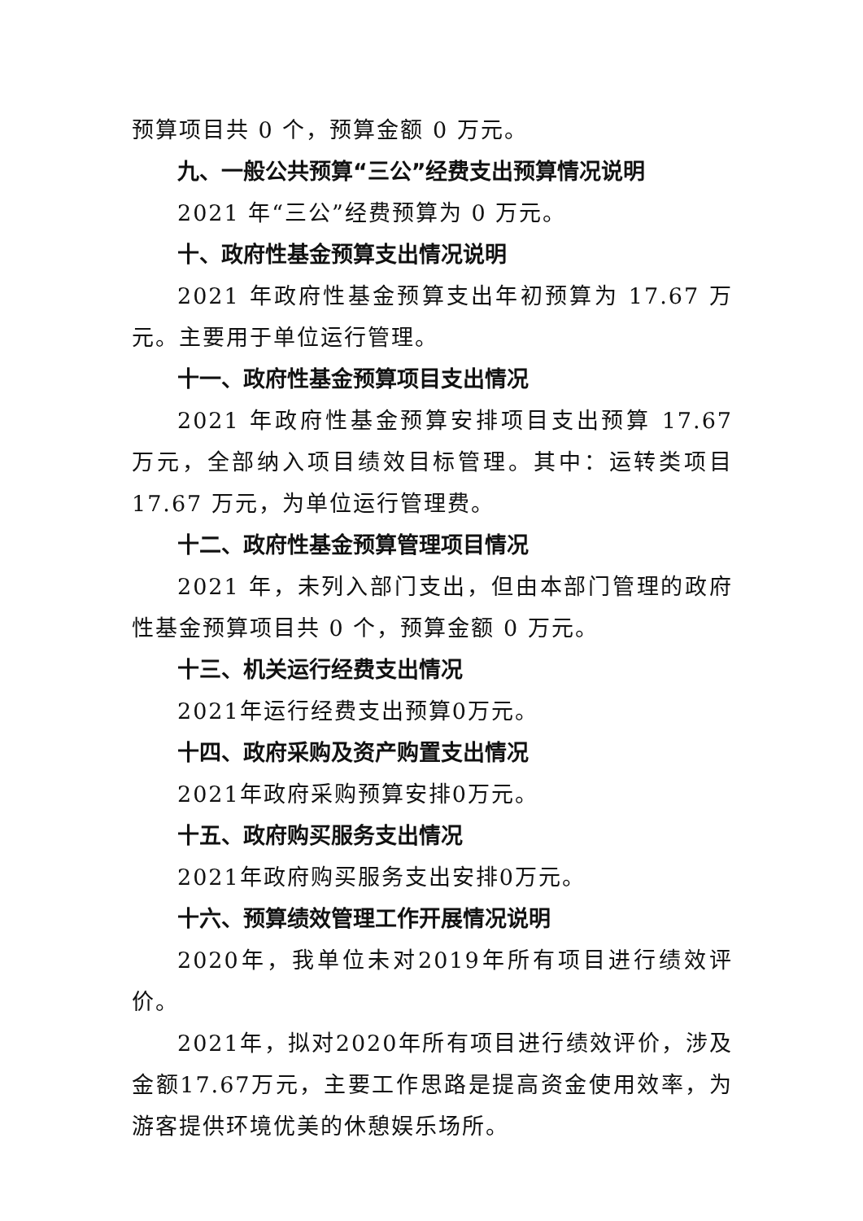预算项目共 0 个，预算金额 0 万元。
九、一般公共预算“三公”经费支出预算情况说明
2021 年“三公”经费预算为 0 万元。
十、政府性基金预算支出情况说明
2021 年政府性基金预算支出年初预算为 17.67 万元。主要用于单位运行管理。
十一、政府性基金预算项目支出情况
2021 年政府性基金预算安排项目支出预算 17.67 万元，全部纳入项目绩效目标管理。其中：运转类项目 17.67 万元，为单位运行管理费。
十二、政府性基金预算管理项目情况
2021 年，未列入部门支出，但由本部门管理的政府性基金预算项目共 0 个，预算金额 0 万元。
十三、机关运行经费支出情况
2021年运行经费支出预算0万元。
十四、政府采购及资产购置支出情况
2021年政府采购预算安排0万元。
十五、政府购买服务支出情况
2021年政府购买服务支出安排0万元。
十六、预算绩效管理工作开展情况说明
2020年，我单位未对2019年所有项目进行绩效评价。
2021年，拟对2020年所有项目进行绩效评价，涉及金额17.67万元，主要工作思路是提高资金使用效率，为游客提供环境优美的休憩娱乐场所。